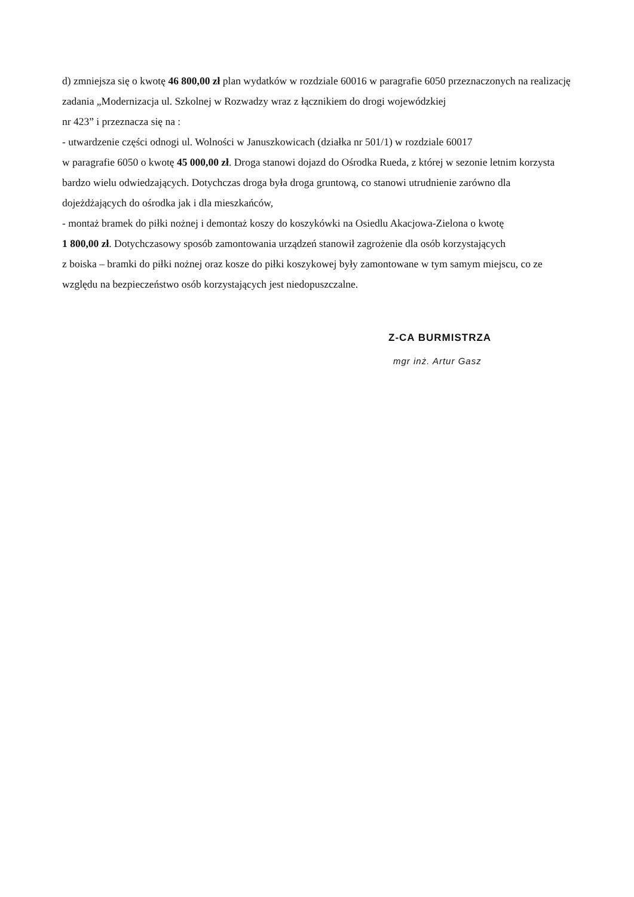d) zmniejsza się o kwotę 46 800,00 zł plan wydatków w rozdziale 60016 w paragrafie 6050 przeznaczonych na realizację zadania „Modernizacja ul. Szkolnej w Rozwadzy wraz z łącznikiem do drogi wojewódzkiej
nr 423” i przeznacza się na :
- utwardzenie części odnogi ul. Wolności w Januszkowicach (działka nr 501/1) w rozdziale 60017
w paragrafie 6050 o kwotę 45 000,00 zł. Droga stanowi dojazd do Ośrodka Rueda, z której w sezonie letnim korzysta bardzo wielu odwiedzających. Dotychczas droga była droga gruntową, co stanowi utrudnienie zarówno dla dojeżdżających do ośrodka jak i dla mieszkańców,
- montaż bramek do piłki nożnej i demontaż koszy do koszykówki na Osiedlu Akacjowa-Zielona o kwotę
1 800,00 zł. Dotychczasowy sposób zamontowania urządzeń stanowił zagrożenie dla osób korzystających
z boiska – bramki do piłki nożnej oraz kosze do piłki koszykowej były zamontowane w tym samym miejscu, co ze względu na bezpieczeństwo osób korzystających jest niedopuszczalne.
Z-CA BURMISTRZA
mgr inż. Artur Gasz